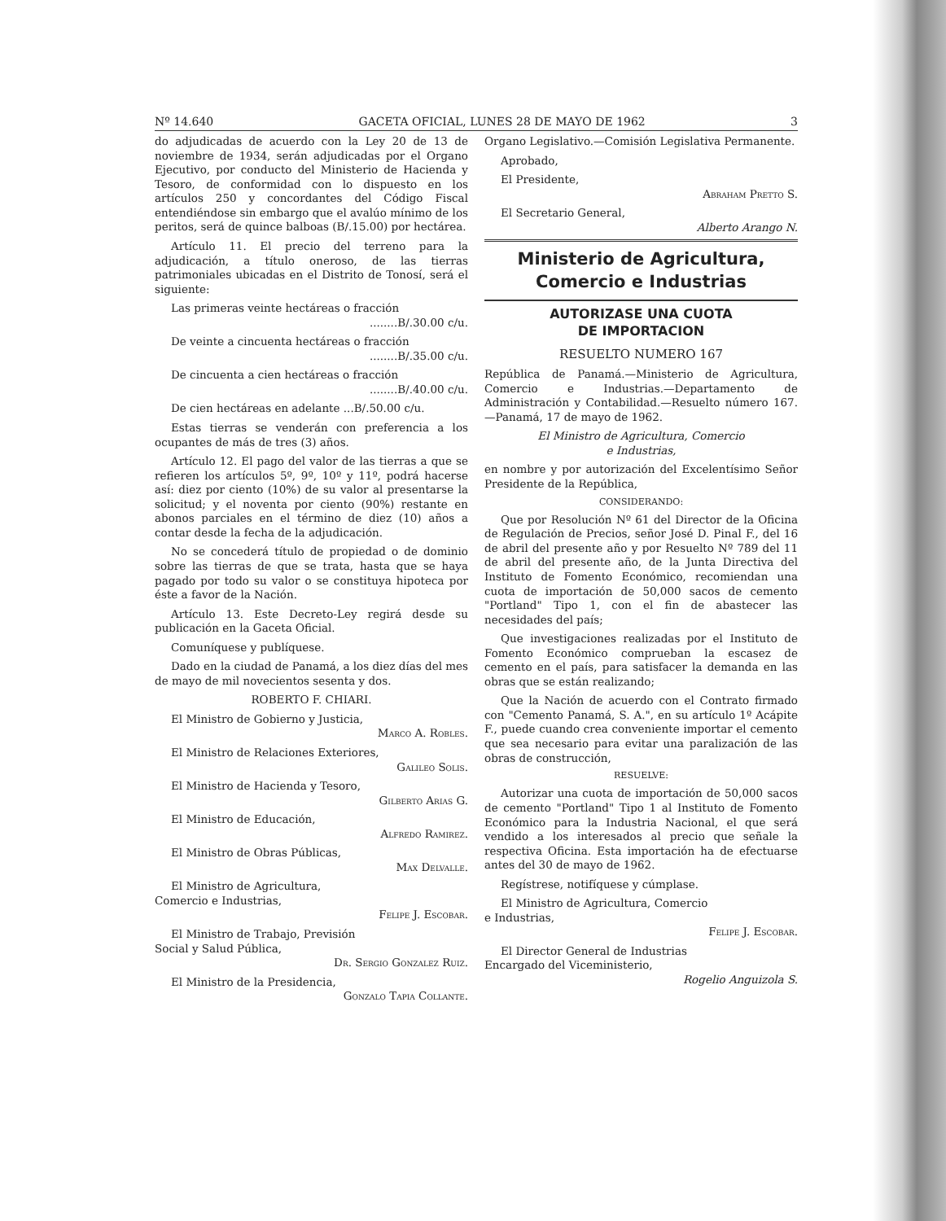Nº 14.640 GACETA OFICIAL, LUNES 28 DE MAYO DE 1962 3
do adjudicadas de acuerdo con la Ley 20 de 13 de noviembre de 1934, serán adjudicadas por el Organo Ejecutivo, por conducto del Ministerio de Hacienda y Tesoro, de conformidad con lo dispuesto en los artículos 250 y concordantes del Código Fiscal entendiéndose sin embargo que el avalúo mínimo de los peritos, será de quince balboas (B/.15.00) por hectárea.
Artículo 11. El precio del terreno para la adjudicación, a título oneroso, de las tierras patrimoniales ubicadas en el Distrito de Tonosí, será el siguiente:
Las primeras veinte hectáreas o fracción
........B/.30.00 c/u.
De veinte a cincuenta hectáreas o fracción
........B/.35.00 c/u.
De cincuenta a cien hectáreas o fracción
........B/.40.00 c/u.
De cien hectáreas en adelante ...B/.50.00 c/u.
Estas tierras se venderán con preferencia a los ocupantes de más de tres (3) años.
Artículo 12. El pago del valor de las tierras a que se refieren los artículos 5º, 9º, 10º y 11º, podrá hacerse así: diez por ciento (10%) de su valor al presentarse la solicitud; y el noventa por ciento (90%) restante en abonos parciales en el término de diez (10) años a contar desde la fecha de la adjudicación.
No se concederá título de propiedad o de dominio sobre las tierras de que se trata, hasta que se haya pagado por todo su valor o se constituya hipoteca por éste a favor de la Nación.
Artículo 13. Este Decreto-Ley regirá desde su publicación en la Gaceta Oficial.
Comuníquese y publíquese.
Dado en la ciudad de Panamá, a los diez días del mes de mayo de mil novecientos sesenta y dos.
ROBERTO F. CHIARI.
El Ministro de Gobierno y Justicia,
Marco A. Robles.
El Ministro de Relaciones Exteriores,
Galileo Solis.
El Ministro de Hacienda y Tesoro,
Gilberto Arias G.
El Ministro de Educación,
Alfredo Ramirez.
El Ministro de Obras Públicas,
Max Delvalle.
El Ministro de Agricultura,
Comercio e Industrias,
Felipe J. Escobar.
El Ministro de Trabajo, Previsión
Social y Salud Pública,
Dr. Sergio Gonzalez Ruiz.
El Ministro de la Presidencia,
Gonzalo Tapia Collante.
Organo Legislativo.—Comisión Legislativa Permanente.
Aprobado,
El Presidente,
Abraham Pretto S.
El Secretario General,
Alberto Arango N.
Ministerio de Agricultura,
Comercio e Industrias
AUTORIZASE UNA CUOTA
DE IMPORTACION
RESUELTO NUMERO 167
República de Panamá.—Ministerio de Agricultura, Comercio e Industrias.—Departamento de Administración y Contabilidad.—Resuelto número 167.—Panamá, 17 de mayo de 1962.
El Ministro de Agricultura, Comercio
e Industrias,
en nombre y por autorización del Excelentísimo Señor Presidente de la República,
CONSIDERANDO:
Que por Resolución Nº 61 del Director de la Oficina de Regulación de Precios, señor José D. Pinal F., del 16 de abril del presente año y por Resuelto Nº 789 del 11 de abril del presente año, de la Junta Directiva del Instituto de Fomento Económico, recomiendan una cuota de importación de 50,000 sacos de cemento "Portland" Tipo 1, con el fin de abastecer las necesidades del país;
Que investigaciones realizadas por el Instituto de Fomento Económico comprueban la escasez de cemento en el país, para satisfacer la demanda en las obras que se están realizando;
Que la Nación de acuerdo con el Contrato firmado con "Cemento Panamá, S. A.", en su artículo 1º Acápite F., puede cuando crea conveniente importar el cemento que sea necesario para evitar una paralización de las obras de construcción,
RESUELVE:
Autorizar una cuota de importación de 50,000 sacos de cemento "Portland" Tipo 1 al Instituto de Fomento Económico para la Industria Nacional, el que será vendido a los interesados al precio que señale la respectiva Oficina. Esta importación ha de efectuarse antes del 30 de mayo de 1962.
Regístrese, notifíquese y cúmplase.
El Ministro de Agricultura, Comercio
e Industrias,
Felipe J. Escobar.
El Director General de Industrias
Encargado del Viceministerio,
Rogelio Anguizola S.